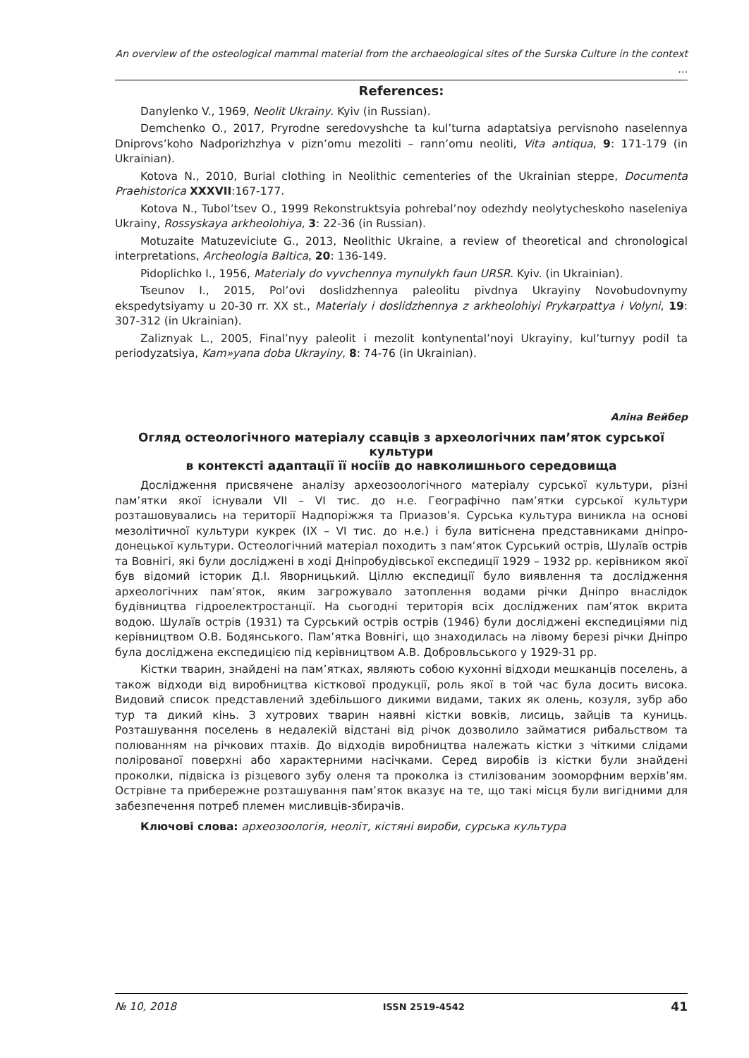An overview of the osteological mammal material from the archaeological sites of the Surska Culture in the context …
References:
Danylenko V., 1969, Neolit Ukrainy. Kyiv (in Russian).
Demchenko O., 2017, Pryrodne seredovyshche ta kul’turna adaptatsiya pervisnoho naselennya Dniprovs’koho Nadporizhzhya v pizn’omu mezoliti – rann’omu neoliti, Vita antiqua, 9: 171-179 (in Ukrainian).
Kotova N., 2010, Burial clothing in Neolithic cementeries of the Ukrainian steppe, Documenta Praehistorica XXXVII:167-177.
Kotova N., Tubol’tsev O., 1999 Rekonstruktsyia pohrebal’noy odezhdy neolytycheskoho naseleniya Ukrainy, Rossyskaya arkheolohiya, 3: 22-36 (in Russian).
Motuzaite Matuzeviciute G., 2013, Neolithic Ukraine, a review of theoretical and chronological interpretations, Archeologia Baltica, 20: 136-149.
Pidoplichko I., 1956, Materialy do vyvchennya mynulykh faun URSR. Kyiv. (in Ukrainian).
Tseunov I., 2015, Pol’ovi doslidzhennya paleolitu pivdnya Ukrayiny Novobudovnymy ekspedytsiyamy u 20-30 rr. XX st., Materialy i doslidzhennya z arkheolohiyi Prykarpattya i Volyni, 19: 307-312 (in Ukrainian).
Zaliznyak L., 2005, Final’nyy paleolit i mezolit kontynental’noyi Ukrayiny, kul’turnyy podil ta periodyzatsiya, Kam»yana doba Ukrayiny, 8: 74-76 (in Ukrainian).
Аліна Вейбер
Огляд остеологічного матеріалу ссавців з археологічних пам’яток сурської культури
в контексті адаптації її носіїв до навколишнього середовища
Дослідження присвячене аналізу археозоологічного матеріалу сурської культури, різні пам’ятки якої існували VII – VI тис. до н.е. Географічно пам’ятки сурської культури розташовувались на території Надпоріжжя та Приазов’я. Сурська культура виникла на основі мезолітичної культури кукрек (IX – VI тис. до н.е.) і була витіснена представниками дніпро-донецької культури. Остеологічний матеріал походить з пам’яток Сурський острів, Шулаїв острів та Вовнігі, які були досліджені в ході Дніпробудівської експедиції 1929 – 1932 рр. керівником якої був відомий історик Д.І. Яворницький. Ціллю експедиції було виявлення та дослідження археологічних пам’яток, яким загрожувало затоплення водами річки Дніпро внаслідок будівництва гідроелектростанції. На сьогодні територія всіх досліджених пам’яток вкрита водою. Шулаїв острів (1931) та Сурський острів острів (1946) були досліджені експедиціями під керівництвом О.В. Бодянського. Пам’ятка Вовнігі, що знаходилась на лівому березі річки Дніпро була досліджена експедицією під керівництвом А.В. Добровльського у 1929-31 рр.
Кістки тварин, знайдені на пам’ятках, являють собою кухонні відходи мешканців поселень, а також відходи від виробництва кісткової продукції, роль якої в той час була досить висока. Видовий список представлений здебільшого дикими видами, таких як олень, козуля, зубр або тур та дикий кінь. З хутрових тварин наявні кістки вовків, лисиць, зайців та куниць. Розташування поселень в недалекій відстані від річок дозволило займатися рибальством та полюванням на річкових птахів. До відходів виробництва належать кістки з чіткими слідами полірованої поверхні або характерними насічками. Серед виробів із кістки були знайдені проколки, підвіска із різцевого зубу оленя та проколка із стилізованим зооморфним верхів’ям. Острівне та прибережне розташування пам’яток вказує на те, що такі місця були вигідними для забезпечення потреб племен мисливців-збирачів.
Ключові слова: археозоологія, неоліт, кістяні вироби, сурська культура
№ 10, 2018 ISSN 2519-4542 41